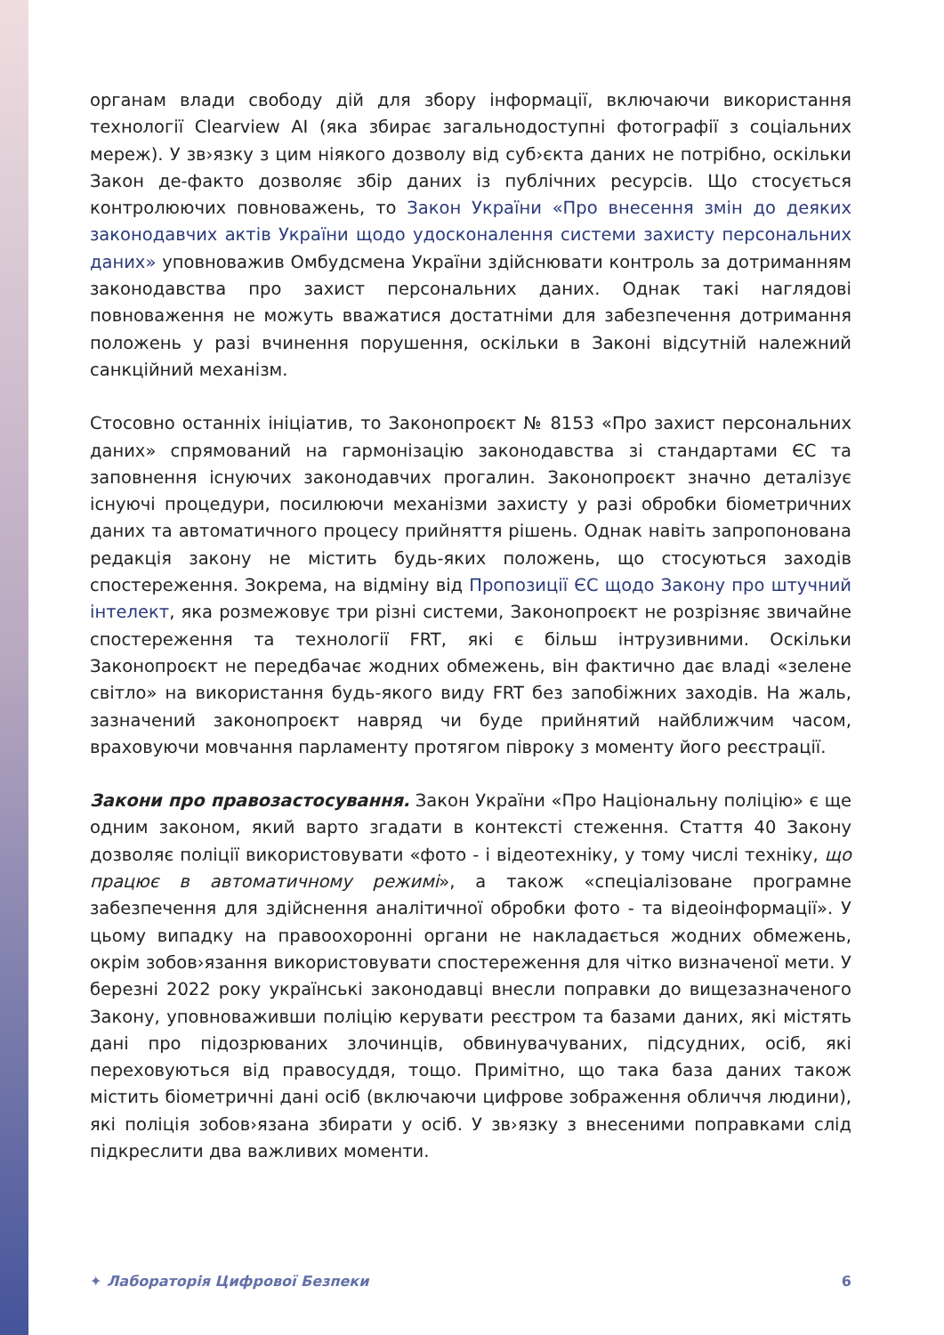органам влади свободу дій для збору інформації, включаючи використання технології Clearview AI (яка збирає загальнодоступні фотографії з соціальних мереж). У зв›язку з цим ніякого дозволу від суб›єкта даних не потрібно, оскільки Закон де-факто дозволяє збір даних із публічних ресурсів. Що стосується контролюючих повноважень, то Закон України «Про внесення змін до деяких законодавчих актів України щодо удосконалення системи захисту персональних даних» уповноважив Омбудсмена України здійснювати контроль за дотриманням законодавства про захист персональних даних. Однак такі наглядові повноваження не можуть вважатися достатніми для забезпечення дотримання положень у разі вчинення порушення, оскільки в Законі відсутній належний санкційний механізм.
Стосовно останніх ініціатив, то Законопроєкт № 8153 «Про захист персональних даних» спрямований на гармонізацію законодавства зі стандартами ЄС та заповнення існуючих законодавчих прогалин. Законопроєкт значно деталізує існуючі процедури, посилюючи механізми захисту у разі обробки біометричних даних та автоматичного процесу прийняття рішень. Однак навіть запропонована редакція закону не містить будь-яких положень, що стосуються заходів спостереження. Зокрема, на відміну від Пропозиції ЄС щодо Закону про штучний інтелект, яка розмежовує три різні системи, Законопроєкт не розрізняє звичайне спостереження та технології FRT, які є більш інтрузивними. Оскільки Законопроєкт не передбачає жодних обмежень, він фактично дає владі «зелене світло» на використання будь-якого виду FRT без запобіжних заходів. На жаль, зазначений законопроєкт навряд чи буде прийнятий найближчим часом, враховуючи мовчання парламенту протягом півроку з моменту його реєстрації.
Закони про правозастосування. Закон України «Про Національну поліцію» є ще одним законом, який варто згадати в контексті стеження. Стаття 40 Закону дозволяє поліції використовувати «фото - і відеотехніку, у тому числі техніку, що працює в автоматичному режимі», а також «спеціалізоване програмне забезпечення для здійснення аналітичної обробки фото - та відеоінформації». У цьому випадку на правоохоронні органи не накладається жодних обмежень, окрім зобов›язання використовувати спостереження для чітко визначеної мети. У березні 2022 року українські законодавці внесли поправки до вищезазначеного Закону, уповноваживши поліцію керувати реєстром та базами даних, які містять дані про підозрюваних злочинців, обвинувачуваних, підсудних, осіб, які переховуються від правосуддя, тощо. Примітно, що така база даних також містить біометричні дані осіб (включаючи цифрове зображення обличчя людини), які поліція зобов›язана збирати у осіб. У зв›язку з внесеними поправками слід підкреслити два важливих моменти.
✦ Лабораторія Цифрової Безпеки 6